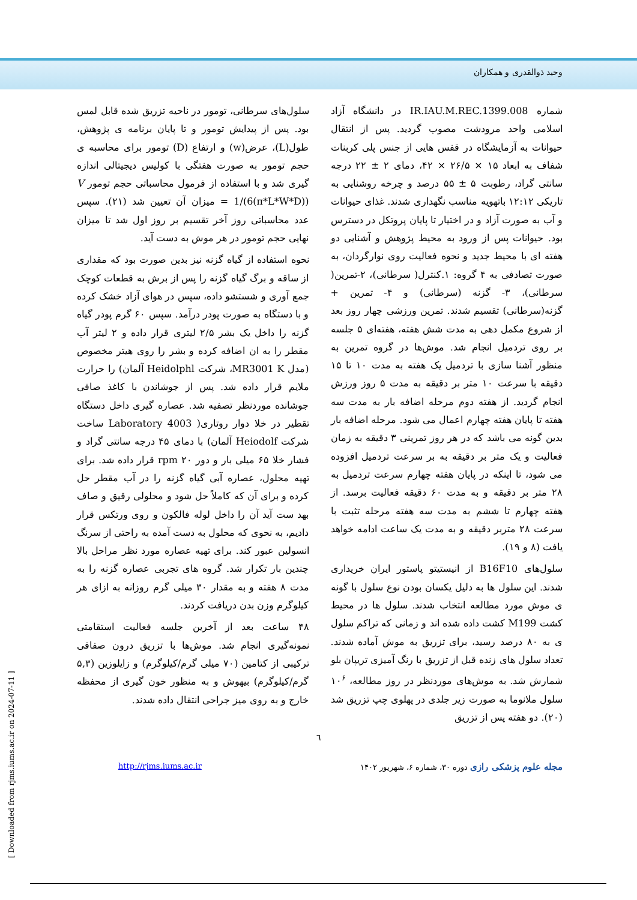وحید ذوالقدری و همکاران
شماره IR.IAU.M.REC.1399.008 در دانشگاه آزاد اسلامی واحد مرودشت مصوب گردید. پس از انتقال حیوانات به آزمایشگاه در قفس هایی از جنس پلی کربنات شفاف به ابعاد ۱۵ × ۲۶/۵ × ۴۲، دمای ۲ ± ۲۲ درجه سانتی گراد، رطوبت ۵ ± ۵۵ درصد و چرخه روشنایی به تاریکی ۱۲:۱۲ باتهویه مناسب نگهداری شدند. غذای حیوانات و آب به صورت آزاد و در اختیار تا پایان پروتکل در دسترس بود. حیوانات پس از ورود به محیط پژوهش و آشنایی دو هفته ای با محیط جدید و نحوه فعالیت روی نوارگردان، به صورت تصادفی به ۴ گروه: ۱.کنترل( سرطانی)، ۲-تمرین( سرطانی)، ۳- گزنه (سرطانی) و ۴- تمرین + گزنه(سرطانی) تقسیم شدند. تمرین ورزشی چهار روز بعد از شروع مکمل دهی به مدت شش هفته، هفته‌ای ۵ جلسه بر روی تردمیل انجام شد. موش‌ها در گروه تمرین به منظور آشنا سازی با تردمیل یک هفته به مدت ۱۰ تا ۱۵ دقیقه با سرعت ۱۰ متر بر دقیقه به مدت ۵ روز ورزش انجام گردید. از هفته دوم مرحله اضافه بار به مدت سه هفته تا پایان هفته چهارم اعمال می شود. مرحله اضافه بار بدین گونه می باشد که در هر روز تمرینی ۳ دقیقه به زمان فعالیت و یک متر بر دقیقه به بر سرعت تردمیل افزوده می شود، تا اینکه در پایان هفته چهارم سرعت تردمیل به ۲۸ متر بر دقیقه و به مدت ۶۰ دقیقه فعالیت برسد. از هفته چهارم تا ششم به مدت سه هفته مرحله تثبت با سرعت ۲۸ متربر دقیقه و به مدت یک ساعت ادامه خواهد یافت (۸ و ۱۹).
سلول‌های B16F10 از انیستیتو پاستور ایران خریداری شدند. این سلول ها به دلیل یکسان بودن نوع سلول با گونه ی موش مورد مطالعه انتخاب شدند. سلول ها در محیط کشت M199 کشت داده شده اند و زمانی که تراکم سلول ی به ۸۰ درصد رسید، برای تزریق به موش آماده شدند. تعداد سلول های زنده قبل از تزریق با رنگ آمیزی تریپان بلو شمارش شد. به موش‌های موردنظر در روز مطالعه، ۱۰<sup>۶</sup> سلول ملانوما به صورت زیر جلدی در پهلوی چپ تزریق شد (۲۰). دو هفته پس از تزریق
سلول‌های سرطانی، تومور در ناحیه تزریق شده قابل لمس بود. پس از پیدایش تومور و تا پایان برنامه ی پژوهش، طول(L)، عرض(w) و ارتفاع (D) تومور برای محاسبه ی حجم تومور به صورت هفتگی با کولیس دیجیتالی اندازه گیری شد و با استفاده از فرمول محاسباتی حجم تومور V = 1/(6(π*L*W*D)) میزان آن تعیین شد (۲۱). سپس عدد محاسباتی روز آخر تقسیم بر روز اول شد تا میزان نهایی حجم تومور در هر موش به دست آید.
نحوه استفاده از گیاه گزنه نیز بدین صورت بود که مقداری از ساقه و برگ گیاه گزنه را پس از برش به قطعات کوچک جمع آوری و شستشو داده، سپس در هوای آزاد خشک کرده و با دستگاه به صورت پودر درآمد. سپس ۶۰ گرم پودر گیاه گزنه را داخل یک بشر ۲/۵ لیتری قرار داده و ۲ لیتر آب مقطر را به ان اضافه کرده و بشر را روی هیتر مخصوص (مدل MR3001 K، شرکت Heidolphl آلمان) را حرارت ملایم قرار داده شد. پس از جوشاندن با کاغذ صافی جوشانده موردنظر تصفیه شد. عصاره گیری داخل دستگاه تقطیر در خلا دوار روتاری( Laboratory 4003 ساخت شرکت Heiodolf آلمان) با دمای ۴۵ درجه سانتی گراد و فشار خلا ۶۵ میلی بار و دور ۲۰ rpm قرار داده شد. برای تهیه محلول، عصاره آبی گیاه گزنه را در آب مقطر حل کرده و برای آن که کاملاً حل شود و محلولی رقیق و صاف بهد ست آید آن را داخل لوله فالکون و روی ورتکس قرار دادیم، به نحوی که محلول به دست آمده به راحتی از سرنگ انسولین عبور کند. برای تهیه عصاره مورد نظر مراحل بالا چندین بار تکرار شد. گروه های تجربی عصاره گزنه را به مدت ۸ هفته و به مقدار ۳۰ میلی گرم روزانه به ازای هر کیلوگرم وزن بدن دریافت کردند.
۴۸ ساعت بعد از آخرین جلسه فعالیت استقامتی نمونه‌گیری انجام شد. موش‌ها با تزریق درون صفاقی ترکیبی از کتامین (۷۰ میلی گرم/کیلوگرم) و زایلوزین (۵,۳ گرم/کیلوگرم) بیهوش و به منظور خون گیری از محفظه خارج و به روی میز جراحی انتقال داده شدند.
٦
مجله علوم پزشکی رازی دوره ۳۰، شماره ۶، شهریور ۱۴۰۲ http://rjms.iums.ac.ir
[ Downloaded from rjms.iums.ac.ir on 2024-07-11 ]